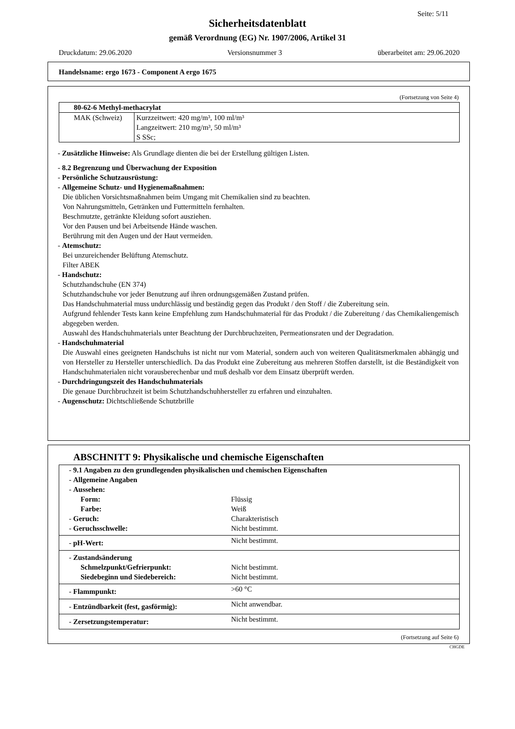Seite: 5/11
Sicherheitsdatenblatt
gemäß Verordnung (EG) Nr. 1907/2006, Artikel 31
Druckdatum: 29.06.2020 Versionsnummer 3 überarbeitet am: 29.06.2020
Handelsname: ergo 1673 - Component A ergo 1675
(Fortsetzung von Seite 4)
| 80-62-6 Methyl-methacrylat | |
| MAK (Schweiz) | Kurzzeitwert: 420 mg/m³, 100 ml/m³ Langzeitwert: 210 mg/m³, 50 ml/m³ S SSc; |
- Zusätzliche Hinweise: Als Grundlage dienten die bei der Erstellung gültigen Listen.
- 8.2 Begrenzung und Überwachung der Exposition
- Persönliche Schutzausrüstung:
- Allgemeine Schutz- und Hygienemaßnahmen:
Die üblichen Vorsichtsmaßnahmen beim Umgang mit Chemikalien sind zu beachten.
Von Nahrungsmitteln, Getränken und Futtermitteln fernhalten.
Beschmutzte, getränkte Kleidung sofort ausziehen.
Vor den Pausen und bei Arbeitsende Hände waschen.
Berührung mit den Augen und der Haut vermeiden.
- Atemschutz:
Bei unzureichender Belüftung Atemschutz.
Filter ABEK
- Handschutz:
Schutzhandschuhe (EN 374)
Schutzhandschuhe vor jeder Benutzung auf ihren ordnungsgemäßen Zustand prüfen.
Das Handschuhmaterial muss undurchlässig und beständig gegen das Produkt / den Stoff / die Zubereitung sein.
Aufgrund fehlender Tests kann keine Empfehlung zum Handschuhmaterial für das Produkt / die Zubereitung / das Chemikaliengemisch abgegeben werden.
Auswahl des Handschuhmaterials unter Beachtung der Durchbruchzeiten, Permeationsraten und der Degradation.
- Handschuhmaterial
Die Auswahl eines geeigneten Handschuhs ist nicht nur vom Material, sondern auch von weiteren Qualitätsmerkmalen abhängig und von Hersteller zu Hersteller unterschiedlich. Da das Produkt eine Zubereitung aus mehreren Stoffen darstellt, ist die Beständigkeit von Handschuhmaterialen nicht vorausberechenbar und muß deshalb vor dem Einsatz überprüft werden.
- Durchdringungszeit des Handschuhmaterials
Die genaue Durchbruchzeit ist beim Schutzhandschuhhersteller zu erfahren und einzuhalten.
- Augenschutz: Dichtschließende Schutzbrille
ABSCHNITT 9: Physikalische und chemische Eigenschaften
| - 9.1 Angaben zu den grundlegenden physikalischen und chemischen Eigenschaften | |
| - Allgemeine Angaben | |
| - Aussehen: | |
| Form: | Flüssig |
| Farbe: | Weiß |
| - Geruch: | Charakteristisch |
| - Geruchsschwelle: | Nicht bestimmt. |
| - pH-Wert: | Nicht bestimmt. |
| - Zustandsänderung | |
| Schmelzpunkt/Gefrierpunkt: | Nicht bestimmt. |
| Siedebeginn und Siedebereich: | Nicht bestimmt. |
| - Flammpunkt: | >60 °C |
| - Entzündbarkeit (fest, gasförmig): | Nicht anwendbar. |
| - Zersetzungstemperatur: | Nicht bestimmt. |
(Fortsetzung auf Seite 6)
CHGDE